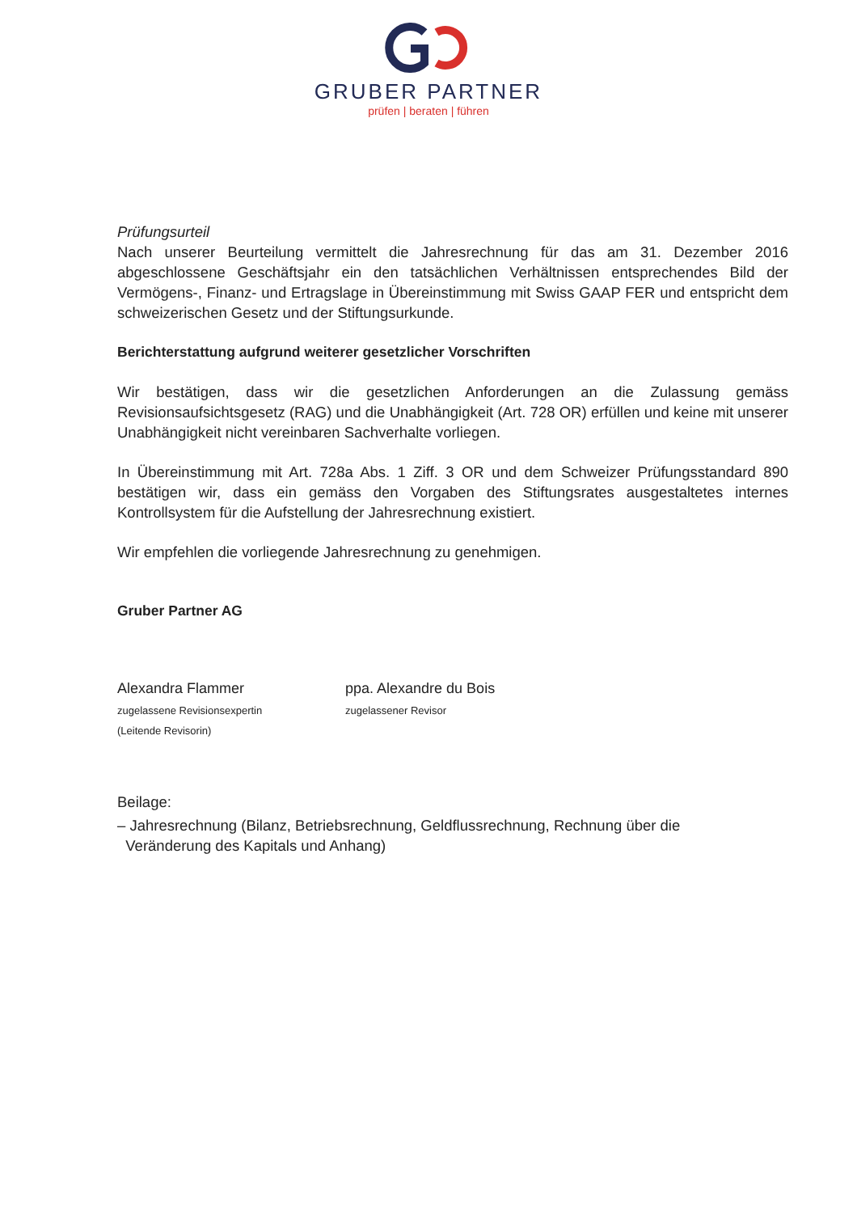GRUBER PARTNER
prüfen | beraten | führen
Prüfungsurteil
Nach unserer Beurteilung vermittelt die Jahresrechnung für das am 31. Dezember 2016 abgeschlossene Geschäftsjahr ein den tatsächlichen Verhältnissen entsprechendes Bild der Vermögens-, Finanz- und Ertragslage in Übereinstimmung mit Swiss GAAP FER und entspricht dem schweizerischen Gesetz und der Stiftungsurkunde.
Berichterstattung aufgrund weiterer gesetzlicher Vorschriften
Wir bestätigen, dass wir die gesetzlichen Anforderungen an die Zulassung gemäss Revisionsaufsichtsgesetz (RAG) und die Unabhängigkeit (Art. 728 OR) erfüllen und keine mit unserer Unabhängigkeit nicht vereinbaren Sachverhalte vorliegen.
In Übereinstimmung mit Art. 728a Abs. 1 Ziff. 3 OR und dem Schweizer Prüfungsstandard 890 bestätigen wir, dass ein gemäss den Vorgaben des Stiftungsrates ausgestaltetes internes Kontrollsystem für die Aufstellung der Jahresrechnung existiert.
Wir empfehlen die vorliegende Jahresrechnung zu genehmigen.
Gruber Partner AG
Alexandra Flammer
zugelassene Revisionsexpertin
(Leitende Revisorin)
ppa. Alexandre du Bois
zugelassener Revisor
Beilage:
– Jahresrechnung (Bilanz, Betriebsrechnung, Geldflussrechnung, Rechnung über die
Veränderung des Kapitals und Anhang)